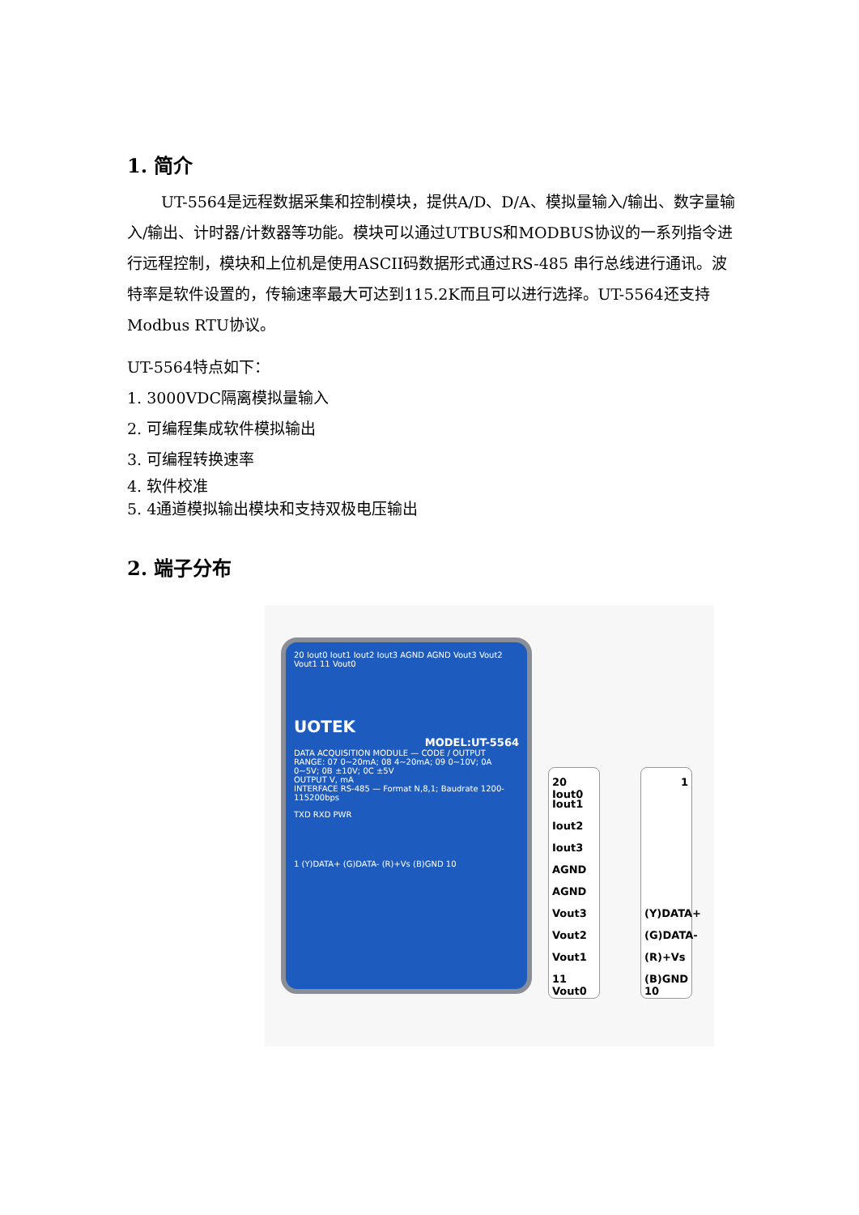1. 简介
UT-5564是远程数据采集和控制模块，提供A/D、D/A、模拟量输入/输出、数字量输入/输出、计时器/计数器等功能。模块可以通过UTBUS和MODBUS协议的一系列指令进行远程控制，模块和上位机是使用ASCII码数据形式通过RS-485 串行总线进行通讯。波特率是软件设置的，传输速率最大可达到115.2K而且可以进行选择。UT-5564还支持Modbus RTU协议。
UT-5564特点如下：
1. 3000VDC隔离模拟量输入
2. 可编程集成软件模拟输出
3. 可编程转换速率
4. 软件校准
5. 4通道模拟输出模块和支持双极电压输出
2. 端子分布
20 Iout0 Iout1 Iout2 Iout3 AGND AGND Vout3 Vout2 Vout1 11 Vout0
UOTEK
MODEL:UT-5564
DATA ACQUISITION MODULE — CODE / OUTPUT RANGE: 07 0~20mA; 08 4~20mA; 09 0~10V; 0A 0~5V; 0B ±10V; 0C ±5V
OUTPUT V, mA
INTERFACE RS-485 — Format N,8,1; Baudrate 1200-115200bps
TXD RXD PWR
1 (Y)DATA+ (G)DATA- (R)+Vs (B)GND 10
20 Iout0
Iout1
Iout2
Iout3
AGND
AGND
Vout3
Vout2
Vout1
11 Vout0
1
(Y)DATA+
(G)DATA-
(R)+Vs
(B)GND 10